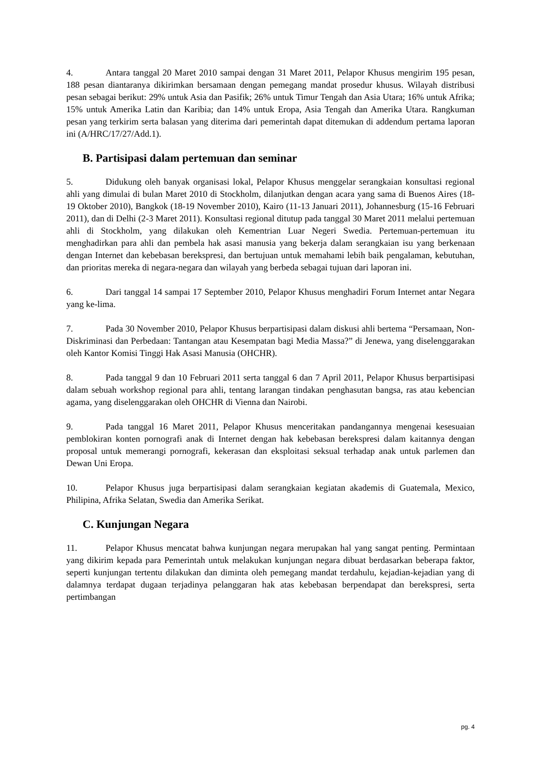4. Antara tanggal 20 Maret 2010 sampai dengan 31 Maret 2011, Pelapor Khusus mengirim 195 pesan, 188 pesan diantaranya dikirimkan bersamaan dengan pemegang mandat prosedur khusus. Wilayah distribusi pesan sebagai berikut: 29% untuk Asia dan Pasifik; 26% untuk Timur Tengah dan Asia Utara; 16% untuk Afrika; 15% untuk Amerika Latin dan Karibia; dan 14% untuk Eropa, Asia Tengah dan Amerika Utara. Rangkuman pesan yang terkirim serta balasan yang diterima dari pemerintah dapat ditemukan di addendum pertama laporan ini (A/HRC/17/27/Add.1).
B. Partisipasi dalam pertemuan dan seminar
5. Didukung oleh banyak organisasi lokal, Pelapor Khusus menggelar serangkaian konsultasi regional ahli yang dimulai di bulan Maret 2010 di Stockholm, dilanjutkan dengan acara yang sama di Buenos Aires (18-19 Oktober 2010), Bangkok (18-19 November 2010), Kairo (11-13 Januari 2011), Johannesburg (15-16 Februari 2011), dan di Delhi (2-3 Maret 2011). Konsultasi regional ditutup pada tanggal 30 Maret 2011 melalui pertemuan ahli di Stockholm, yang dilakukan oleh Kementrian Luar Negeri Swedia. Pertemuan-pertemuan itu menghadirkan para ahli dan pembela hak asasi manusia yang bekerja dalam serangkaian isu yang berkenaan dengan Internet dan kebebasan berekspresi, dan bertujuan untuk memahami lebih baik pengalaman, kebutuhan, dan prioritas mereka di negara-negara dan wilayah yang berbeda sebagai tujuan dari laporan ini.
6. Dari tanggal 14 sampai 17 September 2010, Pelapor Khusus menghadiri Forum Internet antar Negara yang ke-lima.
7. Pada 30 November 2010, Pelapor Khusus berpartisipasi dalam diskusi ahli bertema “Persamaan, Non-Diskriminasi dan Perbedaan: Tantangan atau Kesempatan bagi Media Massa?” di Jenewa, yang diselenggarakan oleh Kantor Komisi Tinggi Hak Asasi Manusia (OHCHR).
8. Pada tanggal 9 dan 10 Februari 2011 serta tanggal 6 dan 7 April 2011, Pelapor Khusus berpartisipasi dalam sebuah workshop regional para ahli, tentang larangan tindakan penghasutan bangsa, ras atau kebencian agama, yang diselenggarakan oleh OHCHR di Vienna dan Nairobi.
9. Pada tanggal 16 Maret 2011, Pelapor Khusus menceritakan pandangannya mengenai kesesuaian pemblokiran konten pornografi anak di Internet dengan hak kebebasan berekspresi dalam kaitannya dengan proposal untuk memerangi pornografi, kekerasan dan eksploitasi seksual terhadap anak untuk parlemen dan Dewan Uni Eropa.
10. Pelapor Khusus juga berpartisipasi dalam serangkaian kegiatan akademis di Guatemala, Mexico, Philipina, Afrika Selatan, Swedia dan Amerika Serikat.
C. Kunjungan Negara
11. Pelapor Khusus mencatat bahwa kunjungan negara merupakan hal yang sangat penting. Permintaan yang dikirim kepada para Pemerintah untuk melakukan kunjungan negara dibuat berdasarkan beberapa faktor, seperti kunjungan tertentu dilakukan dan diminta oleh pemegang mandat terdahulu, kejadian-kejadian yang di dalamnya terdapat dugaan terjadinya pelanggaran hak atas kebebasan berpendapat dan berekspresi, serta pertimbangan
pg. 4